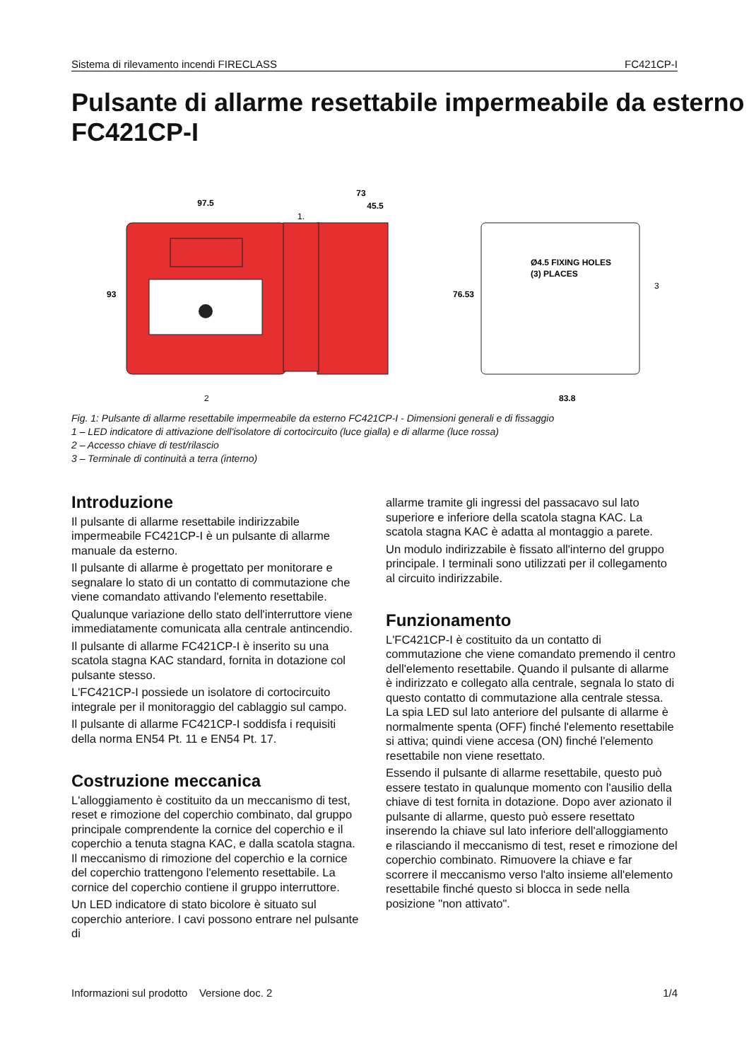Sistema di rilevamento incendi FIRECLASS FC421CP-I
Pulsante di allarme resettabile impermeabile da esterno FC421CP-I
97.5
73
45.5
93
76.53
Ø4.5 FIXING HOLES
(3) PLACES
83.8
1.
2
3
Fig. 1: Pulsante di allarme resettabile impermeabile da esterno FC421CP-I - Dimensioni generali e di fissaggio
1 – LED indicatore di attivazione dell'isolatore di cortocircuito (luce gialla) e di allarme (luce rossa)
2 – Accesso chiave di test/rilascio
3 – Terminale di continuità a terra (interno)
Introduzione
Il pulsante di allarme resettabile indirizzabile impermeabile FC421CP-I è un pulsante di allarme manuale da esterno.
Il pulsante di allarme è progettato per monitorare e segnalare lo stato di un contatto di commutazione che viene comandato attivando l'elemento resettabile.
Qualunque variazione dello stato dell'interruttore viene immediatamente comunicata alla centrale antincendio.
Il pulsante di allarme FC421CP-I è inserito su una scatola stagna KAC standard, fornita in dotazione col pulsante stesso.
L'FC421CP-I possiede un isolatore di cortocircuito integrale per il monitoraggio del cablaggio sul campo.
Il pulsante di allarme FC421CP-I soddisfa i requisiti della norma EN54 Pt. 11 e EN54 Pt. 17.
Costruzione meccanica
L'alloggiamento è costituito da un meccanismo di test, reset e rimozione del coperchio combinato, dal gruppo principale comprendente la cornice del coperchio e il coperchio a tenuta stagna KAC, e dalla scatola stagna. Il meccanismo di rimozione del coperchio e la cornice del coperchio trattengono l'elemento resettabile. La cornice del coperchio contiene il gruppo interruttore.
Un LED indicatore di stato bicolore è situato sul coperchio anteriore. I cavi possono entrare nel pulsante di
allarme tramite gli ingressi del passacavo sul lato superiore e inferiore della scatola stagna KAC. La scatola stagna KAC è adatta al montaggio a parete.
Un modulo indirizzabile è fissato all'interno del gruppo principale. I terminali sono utilizzati per il collegamento al circuito indirizzabile.
Funzionamento
L'FC421CP-I è costituito da un contatto di commutazione che viene comandato premendo il centro dell'elemento resettabile. Quando il pulsante di allarme è indirizzato e collegato alla centrale, segnala lo stato di questo contatto di commutazione alla centrale stessa. La spia LED sul lato anteriore del pulsante di allarme è normalmente spenta (OFF) finché l'elemento resettabile si attiva; quindi viene accesa (ON) finché l'elemento resettabile non viene resettato.
Essendo il pulsante di allarme resettabile, questo può essere testato in qualunque momento con l'ausilio della chiave di test fornita in dotazione. Dopo aver azionato il pulsante di allarme, questo può essere resettato inserendo la chiave sul lato inferiore dell'alloggiamento e rilasciando il meccanismo di test, reset e rimozione del coperchio combinato. Rimuovere la chiave e far scorrere il meccanismo verso l'alto insieme all'elemento resettabile finché questo si blocca in sede nella posizione "non attivato".
Informazioni sul prodotto Versione doc. 2 1/4